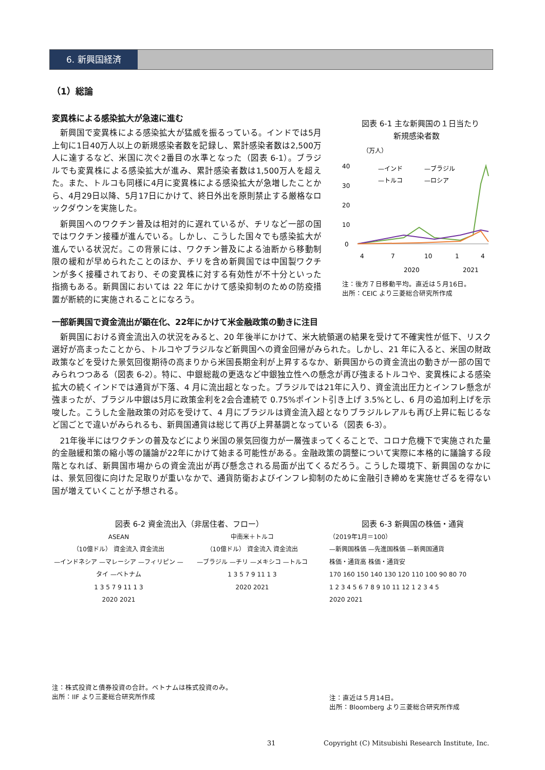6. 新興国経済
（1）総論
変異株による感染拡大が急速に進む
新興国で変異株による感染拡大が猛威を振るっている。インドでは5月上旬に1日40万人以上の新規感染者数を記録し、累計感染者数は2,500万人に達するなど、米国に次ぐ2番目の水準となった（図表 6-1）。ブラジルでも変異株による感染拡大が進み、累計感染者数は1,500万人を超えた。また、トルコも同様に4月に変異株による感染拡大が急増したことから、4月29日以降、5月17日にかけて、終日外出を原則禁止する厳格なロックダウンを実施した。
新興国へのワクチン普及は相対的に遅れているが、チリなど一部の国ではワクチン接種が進んでいる。しかし、こうした国々でも感染拡大が進んでいる状況だ。この背景には、ワクチン普及による油断から移動制限の緩和が早められたことのほか、チリを含め新興国では中国製ワクチンが多く接種されており、その変異株に対する有効性が不十分といった指摘もある。新興国においては 22 年にかけて感染抑制のための防疫措置が断続的に実施されることになろう。
図表 6-1 主な新興国の１日当たり
新規感染者数
（万人）
40
30
20
10
0
—インド
—ブラジル
—トルコ
—ロシア
4
7
10
1
4
2020
2021
注：後方７日移動平均。直近は５月16日。
出所：CEIC より三菱総合研究所作成
一部新興国で資金流出が顕在化、22年にかけて米金融政策の動きに注目
新興国における資金流出入の状況をみると、20 年後半にかけて、米大統領選の結果を受けて不確実性が低下、リスク選好が高まったことから、トルコやブラジルなど新興国への資金回帰がみられた。しかし、21 年に入ると、米国の財政政策などを受けた景気回復期待の高まりから米国長期金利が上昇するなか、新興国からの資金流出の動きが一部の国でみられつつある（図表 6-2）。特に、中銀総裁の更迭など中銀独立性への懸念が再び強まるトルコや、変異株による感染拡大の続くインドでは通貨が下落、4 月に流出超となった。ブラジルでは21年に入り、資金流出圧力とインフレ懸念が強まったが、ブラジル中銀は5月に政策金利を2会合連続で 0.75%ポイント引き上げ 3.5%とし、6 月の追加利上げを示唆した。こうした金融政策の対応を受けて、4 月にブラジルは資金流入超となりブラジルレアルも再び上昇に転じるなど国ごとで違いがみられるも、新興国通貨は総じて再び上昇基調となっている（図表 6-3）。
21年後半にはワクチンの普及などにより米国の景気回復力が一層強まってくることで、コロナ危機下で実施された量的金融緩和策の縮小等の議論が22年にかけて始まる可能性がある。金融政策の調整について実際に本格的に議論する段階となれば、新興国市場からの資金流出が再び懸念される局面が出てくるだろう。こうした環境下、新興国のなかには、景気回復に向けた足取りが重いなかで、通貨防衛およびインフレ抑制のために金融引き締めを実施せざるを得ない国が増えていくことが予想される。
図表 6-2 資金流出入（非居住者、フロー）
ASEAN
（10億ドル） 資金流入 資金流出
—インドネシア —マレーシア —フィリピン —タイ —ベトナム
1 3 5 7 9 11 1 3
2020 2021
中南米＋トルコ
（10億ドル） 資金流入 資金流出
—ブラジル —チリ —メキシコ —トルコ
1 3 5 7 9 11 1 3
2020 2021
注：株式投資と債券投資の合計。ベトナムは株式投資のみ。
出所：IIF より三菱総合研究所作成
図表 6-3 新興国の株価・通貨
（2019年1月＝100）
—新興国株価 —先進国株価 —新興国通貨
株価・通貨高 株価・通貨安
170 160 150 140 130 120 110 100 90 80 70
1 2 3 4 5 6 7 8 9 10 11 12 1 2 3 4 5
2020 2021
注：直近は５月14日。
出所：Bloomberg より三菱総合研究所作成
31 Copyright (C) Mitsubishi Research Institute, Inc.